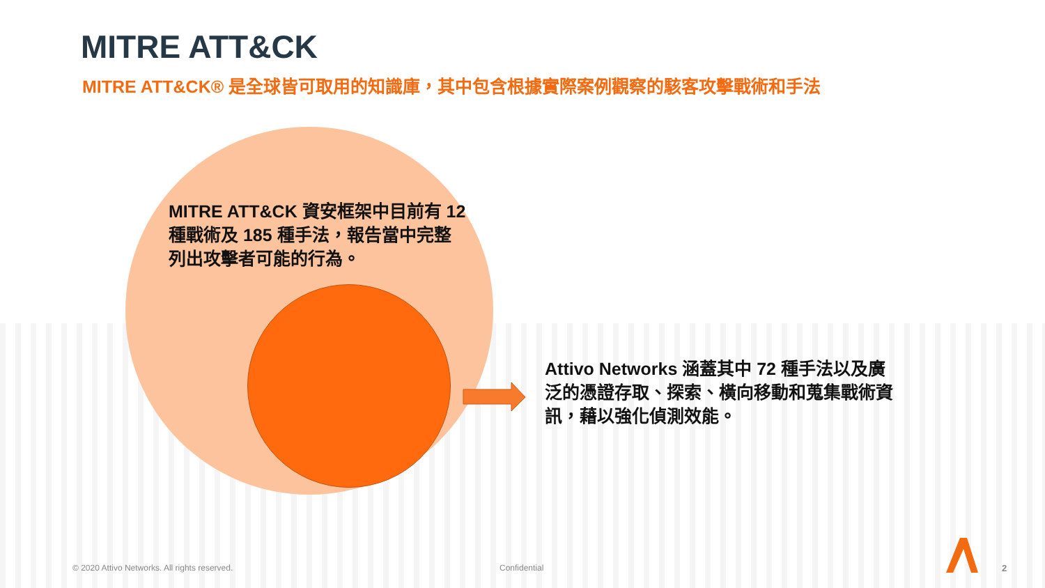MITRE ATT&CK
MITRE ATT&CK® 是全球皆可取用的知識庫，其中包含根據實際案例觀察的駭客攻擊戰術和手法
MITRE ATT&CK 資安框架中目前有 12 種戰術及 185 種手法，報告當中完整列出攻擊者可能的行為。
Attivo Networks 涵蓋其中 72 種手法以及廣泛的憑證存取、探索、橫向移動和蒐集戰術資訊，藉以強化偵測效能。
© 2020 Attivo Networks. All rights reserved.
Confidential 2